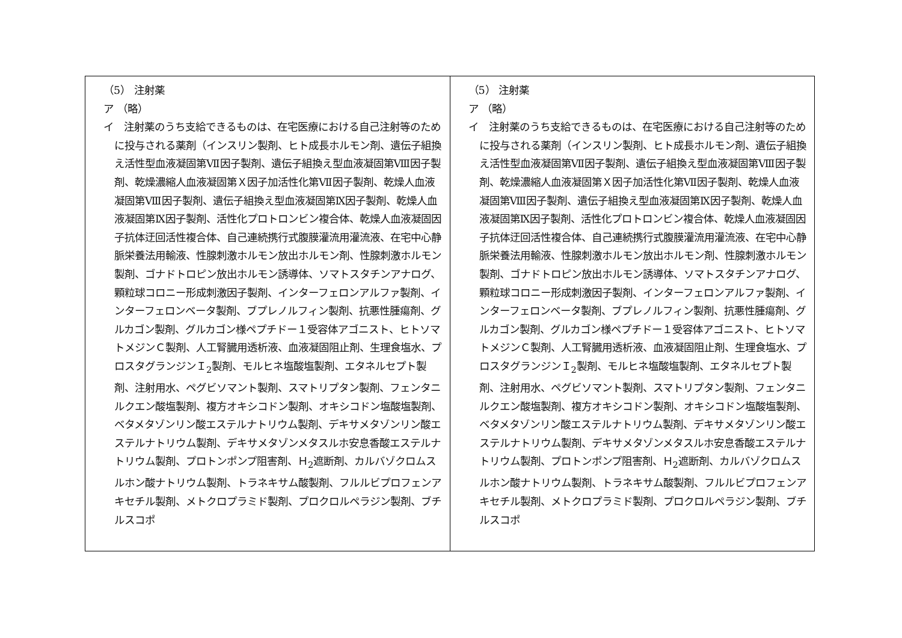| （5） 注射薬 ア （略） イ 注射薬のうち支給できるものは、在宅医療における自己注射等のために投与される薬剤（インスリン製剤、ヒト成長ホルモン剤、遺伝子組換え活性型血液凝固第Ⅶ因子製剤、遺伝子組換え型血液凝固第Ⅷ因子製剤、乾燥濃縮人血液凝固第Ｘ因子加活性化第Ⅶ因子製剤、乾燥人血液凝固第Ⅷ因子製剤、遺伝子組換え型血液凝固第Ⅸ因子製剤、乾燥人血液凝固第Ⅸ因子製剤、活性化プロトロンビン複合体、乾燥人血液凝固因子抗体迂回活性複合体、自己連続携行式腹膜灌流用灌流液、在宅中心静脈栄養法用輸液、性腺刺激ホルモン放出ホルモン剤、性腺刺激ホルモン製剤、ゴナドトロピン放出ホルモン誘導体、ソマトスタチンアナログ、顆粒球コロニー形成刺激因子製剤、インターフェロンアルファ製剤、インターフェロンベータ製剤、ブプレノルフィン製剤、抗悪性腫瘍剤、グルカゴン製剤、グルカゴン様ペプチドー１受容体アゴニスト、ヒトソマトメジンＣ製剤、人工腎臓用透析液、血液凝固阻止剤、生理食塩水、プロスタグランジンＩ<sub>2</sub>製剤、モルヒネ塩酸塩製剤、エタネルセプト製剤、注射用水、ペグビソマント製剤、スマトリプタン製剤、フェンタニルクエン酸塩製剤、複方オキシコドン製剤、オキシコドン塩酸塩製剤、ベタメタゾンリン酸エステルナトリウム製剤、デキサメタゾンリン酸エステルナトリウム製剤、デキサメタゾンメタスルホ安息香酸エステルナトリウム製剤、プロトンポンプ阻害剤、Ｈ<sub>2</sub>遮断剤、カルバゾクロムスルホン酸ナトリウム製剤、トラネキサム酸製剤、フルルビプロフェンアキセチル製剤、メトクロプラミド製剤、プロクロルペラジン製剤、ブチルスコポ | （5） 注射薬 ア （略） イ 注射薬のうち支給できるものは、在宅医療における自己注射等のために投与される薬剤（インスリン製剤、ヒト成長ホルモン剤、遺伝子組換え活性型血液凝固第Ⅶ因子製剤、遺伝子組換え型血液凝固第Ⅷ因子製剤、乾燥濃縮人血液凝固第Ｘ因子加活性化第Ⅶ因子製剤、乾燥人血液凝固第Ⅷ因子製剤、遺伝子組換え型血液凝固第Ⅸ因子製剤、乾燥人血液凝固第Ⅸ因子製剤、活性化プロトロンビン複合体、乾燥人血液凝固因子抗体迂回活性複合体、自己連続携行式腹膜灌流用灌流液、在宅中心静脈栄養法用輸液、性腺刺激ホルモン放出ホルモン剤、性腺刺激ホルモン製剤、ゴナドトロピン放出ホルモン誘導体、ソマトスタチンアナログ、顆粒球コロニー形成刺激因子製剤、インターフェロンアルファ製剤、インターフェロンベータ製剤、ブプレノルフィン製剤、抗悪性腫瘍剤、グルカゴン製剤、グルカゴン様ペプチドー１受容体アゴニスト、ヒトソマトメジンＣ製剤、人工腎臓用透析液、血液凝固阻止剤、生理食塩水、プロスタグランジンＩ<sub>2</sub>製剤、モルヒネ塩酸塩製剤、エタネルセプト製剤、注射用水、ペグビソマント製剤、スマトリプタン製剤、フェンタニルクエン酸塩製剤、複方オキシコドン製剤、オキシコドン塩酸塩製剤、ベタメタゾンリン酸エステルナトリウム製剤、デキサメタゾンリン酸エステルナトリウム製剤、デキサメタゾンメタスルホ安息香酸エステルナトリウム製剤、プロトンポンプ阻害剤、Ｈ<sub>2</sub>遮断剤、カルバゾクロムスルホン酸ナトリウム製剤、トラネキサム酸製剤、フルルビプロフェンアキセチル製剤、メトクロプラミド製剤、プロクロルペラジン製剤、ブチルスコポ |